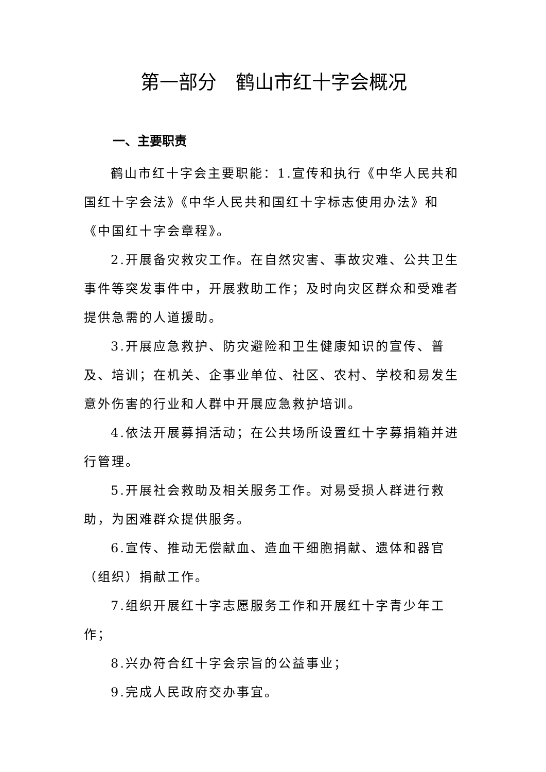第一部分　鹤山市红十字会概况
一、主要职责
鹤山市红十字会主要职能：1.宣传和执行《中华人民共和国红十字会法》《中华人民共和国红十字标志使用办法》和《中国红十字会章程》。
2.开展备灾救灾工作。在自然灾害、事故灾难、公共卫生事件等突发事件中，开展救助工作；及时向灾区群众和受难者提供急需的人道援助。
3.开展应急救护、防灾避险和卫生健康知识的宣传、普及、培训；在机关、企事业单位、社区、农村、学校和易发生意外伤害的行业和人群中开展应急救护培训。
4.依法开展募捐活动；在公共场所设置红十字募捐箱并进行管理。
5.开展社会救助及相关服务工作。对易受损人群进行救助，为困难群众提供服务。
6.宣传、推动无偿献血、造血干细胞捐献、遗体和器官（组织）捐献工作。
7.组织开展红十字志愿服务工作和开展红十字青少年工作；
8.兴办符合红十字会宗旨的公益事业；
9.完成人民政府交办事宜。